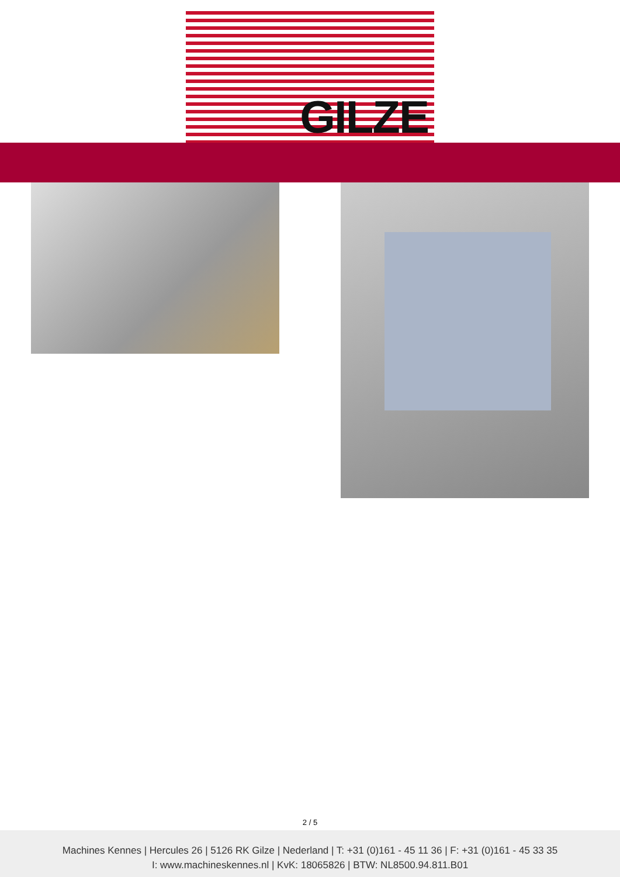GILZE
2 / 5
Machines Kennes | Hercules 26 | 5126 RK Gilze | Nederland | T: +31 (0)161 - 45 11 36 | F: +31 (0)161 - 45 33 35
I: www.machineskennes.nl | KvK: 18065826 | BTW: NL8500.94.811.B01